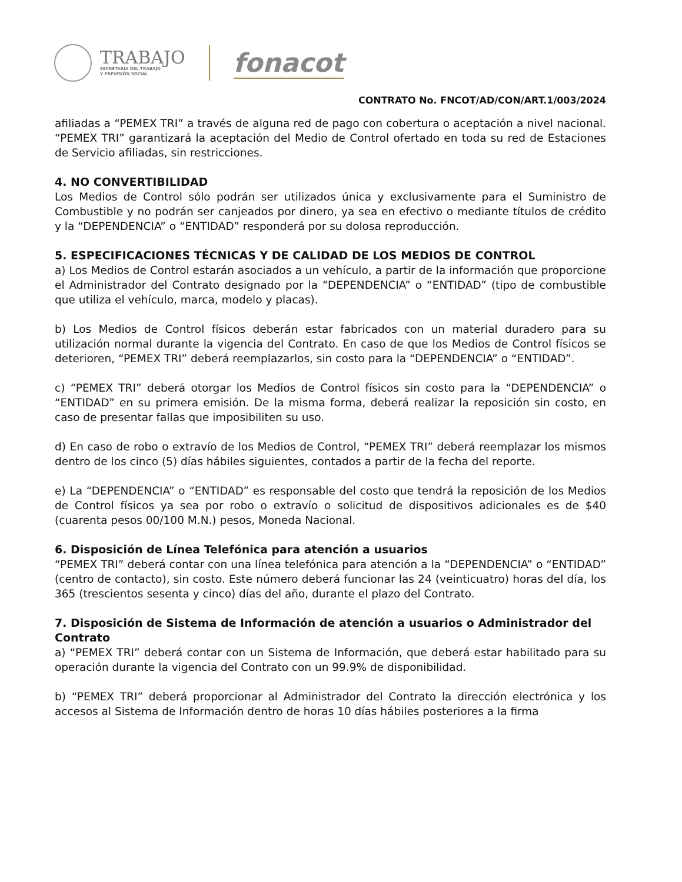TRABAJO
SECRETARÍA DEL TRABAJO
Y PREVISIÓN SOCIAL
fonacot
CONTRATO No. FNCOT/AD/CON/ART.1/003/2024
afiliadas a “PEMEX TRI” a través de alguna red de pago con cobertura o aceptación a nivel nacional. “PEMEX TRI” garantizará la aceptación del Medio de Control ofertado en toda su red de Estaciones de Servicio afiliadas, sin restricciones.
4. NO CONVERTIBILIDAD
Los Medios de Control sólo podrán ser utilizados única y exclusivamente para el Suministro de Combustible y no podrán ser canjeados por dinero, ya sea en efectivo o mediante títulos de crédito y la “DEPENDENCIA” o “ENTIDAD” responderá por su dolosa reproducción.
5. ESPECIFICACIONES TÉCNICAS Y DE CALIDAD DE LOS MEDIOS DE CONTROL
a) Los Medios de Control estarán asociados a un vehículo, a partir de la información que proporcione el Administrador del Contrato designado por la “DEPENDENCIA” o “ENTIDAD” (tipo de combustible que utiliza el vehículo, marca, modelo y placas).
b) Los Medios de Control físicos deberán estar fabricados con un material duradero para su utilización normal durante la vigencia del Contrato. En caso de que los Medios de Control físicos se deterioren, “PEMEX TRI” deberá reemplazarlos, sin costo para la “DEPENDENCIA” o “ENTIDAD”.
c) “PEMEX TRI” deberá otorgar los Medios de Control físicos sin costo para la “DEPENDENCIA” o “ENTIDAD” en su primera emisión. De la misma forma, deberá realizar la reposición sin costo, en caso de presentar fallas que imposibiliten su uso.
d) En caso de robo o extravío de los Medios de Control, “PEMEX TRI” deberá reemplazar los mismos dentro de los cinco (5) días hábiles siguientes, contados a partir de la fecha del reporte.
e) La “DEPENDENCIA” o “ENTIDAD” es responsable del costo que tendrá la reposición de los Medios de Control físicos ya sea por robo o extravío o solicitud de dispositivos adicionales es de $40 (cuarenta pesos 00/100 M.N.) pesos, Moneda Nacional.
6. Disposición de Línea Telefónica para atención a usuarios
“PEMEX TRI” deberá contar con una línea telefónica para atención a la “DEPENDENCIA” o “ENTIDAD” (centro de contacto), sin costo. Este número deberá funcionar las 24 (veinticuatro) horas del día, los 365 (trescientos sesenta y cinco) días del año, durante el plazo del Contrato.
7. Disposición de Sistema de Información de atención a usuarios o Administrador del Contrato
a) “PEMEX TRI” deberá contar con un Sistema de Información, que deberá estar habilitado para su operación durante la vigencia del Contrato con un 99.9% de disponibilidad.
b) “PEMEX TRI” deberá proporcionar al Administrador del Contrato la dirección electrónica y los accesos al Sistema de Información dentro de horas 10 días hábiles posteriores a la firma